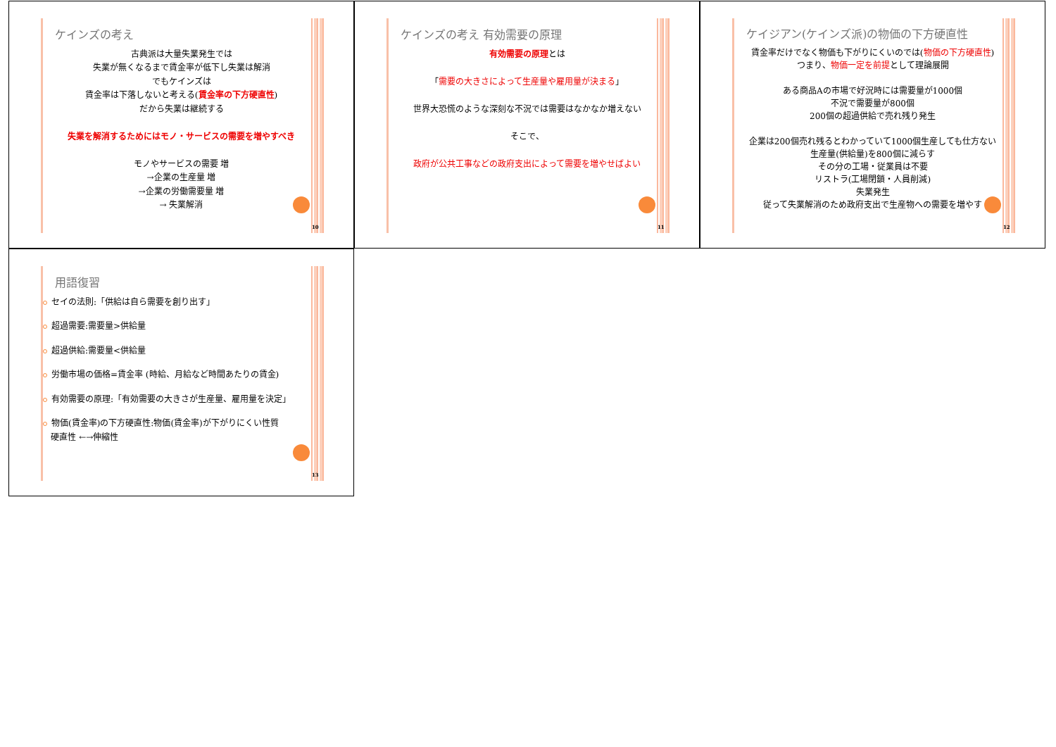10
ケインズの考え
古典派は大量失業発生では
失業が無くなるまで賃金率が低下し失業は解消
でもケインズは
賃金率は下落しないと考える(賃金率の下方硬直性)
だから失業は継続する
失業を解消するためにはモノ・サービスの需要を増やすべき
モノやサービスの需要 増
→企業の生産量 増
→企業の労働需要量 増
→ 失業解消
11
ケインズの考え 有効需要の原理
有効需要の原理とは
「需要の大きさによって生産量や雇用量が決まる」
世界大恐慌のような深刻な不況では需要はなかなか増えない
そこで、
政府が公共工事などの政府支出によって需要を増やせばよい
12
ケイジアン(ケインズ派)の物価の下方硬直性
賃金率だけでなく物価も下がりにくいのでは(物価の下方硬直性)
つまり、物価一定を前提として理論展開
ある商品Aの市場で好況時には需要量が1000個
不況で需要量が800個
200個の超過供給で売れ残り発生
企業は200個売れ残るとわかっていて1000個生産しても仕方ない
生産量(供給量)を800個に減らす
その分の工場・従業員は不要
リストラ(工場閉鎖・人員削減)
失業発生
従って失業解消のため政府支出で生産物への需要を増やす
13
用語復習
セイの法則:「供給は自ら需要を創り出す」
超過需要:需要量>供給量
超過供給:需要量<供給量
労働市場の価格=賃金率 (時給、月給など時間あたりの賃金)
有効需要の原理:「有効需要の大きさが生産量、雇用量を決定」
物価(賃金率)の下方硬直性:物価(賃金率)が下がりにくい性質
硬直性 ←→伸縮性